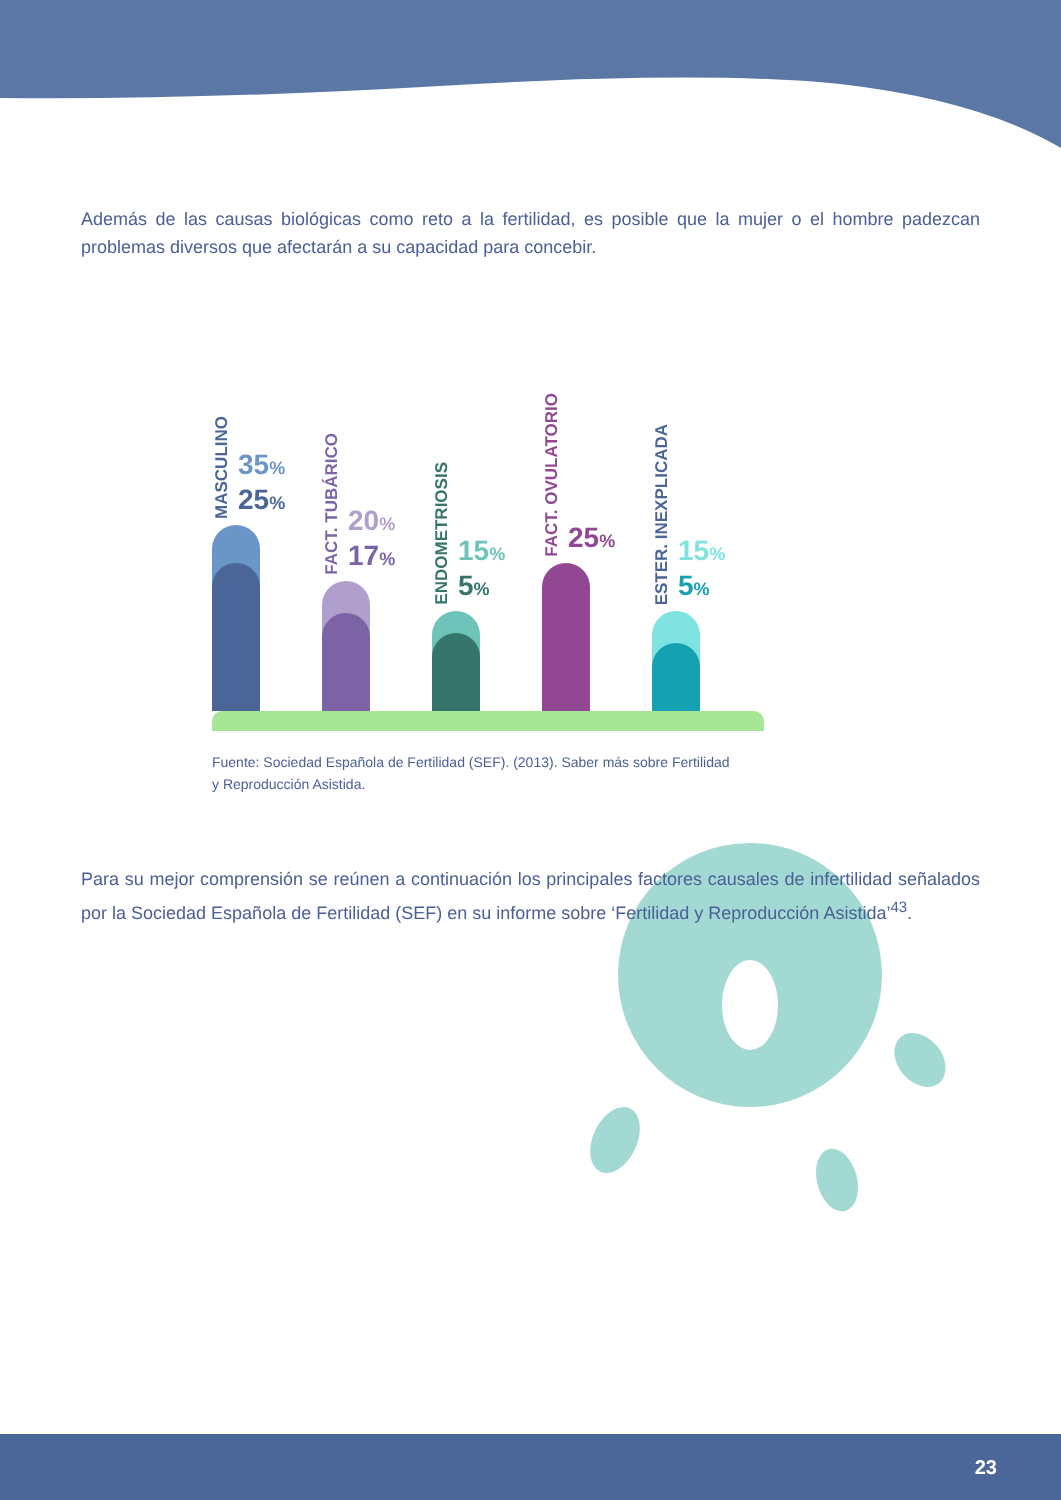Además de las causas biológicas como reto a la fertilidad, es posible que la mujer o el hombre padezcan problemas diversos que afectarán a su capacidad para concebir.
MASCULINO
35%
25%
FACT. TUBÁRICO
20%
17%
ENDOMETRIOSIS
15%
5%
FACT. OVULATORIO
25%
ESTER. INEXPLICADA
15%
5%
Fuente: Sociedad Española de Fertilidad (SEF). (2013). Saber más sobre Fertilidad
y Reproducción Asistida.
Para su mejor comprensión se reúnen a continuación los principales factores causales de infertilidad señalados por la Sociedad Española de Fertilidad (SEF) en su informe sobre ‘Fertilidad y Reproducción Asistida’<sup>43</sup>.
23